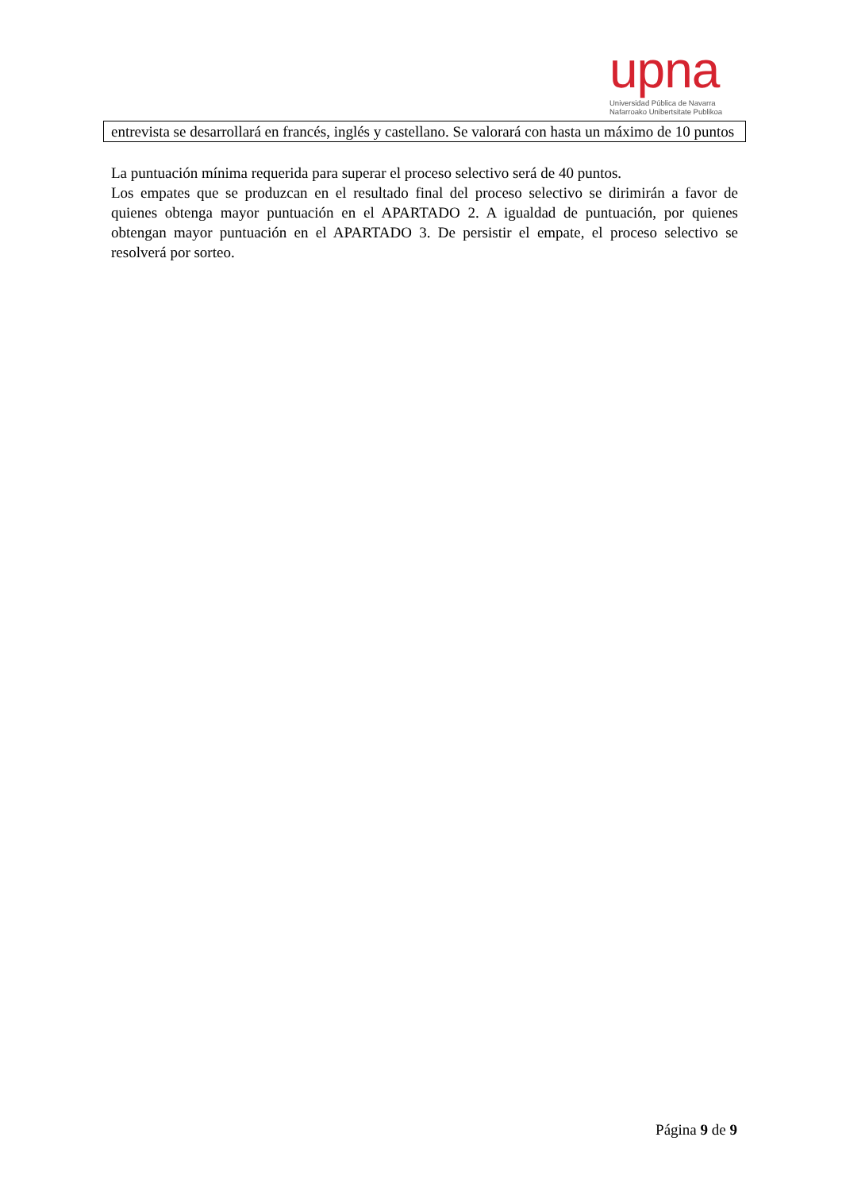upna
Universidad Pública de Navarra
Nafarroako Unibertsitate Publikoa
| entrevista se desarrollará en francés, inglés y castellano. Se valorará con hasta un máximo de 10 puntos |
La puntuación mínima requerida para superar el proceso selectivo será de 40 puntos.
Los empates que se produzcan en el resultado final del proceso selectivo se dirimirán a favor de quienes obtenga mayor puntuación en el APARTADO 2. A igualdad de puntuación, por quienes obtengan mayor puntuación en el APARTADO 3. De persistir el empate, el proceso selectivo se resolverá por sorteo.
Página 9 de 9